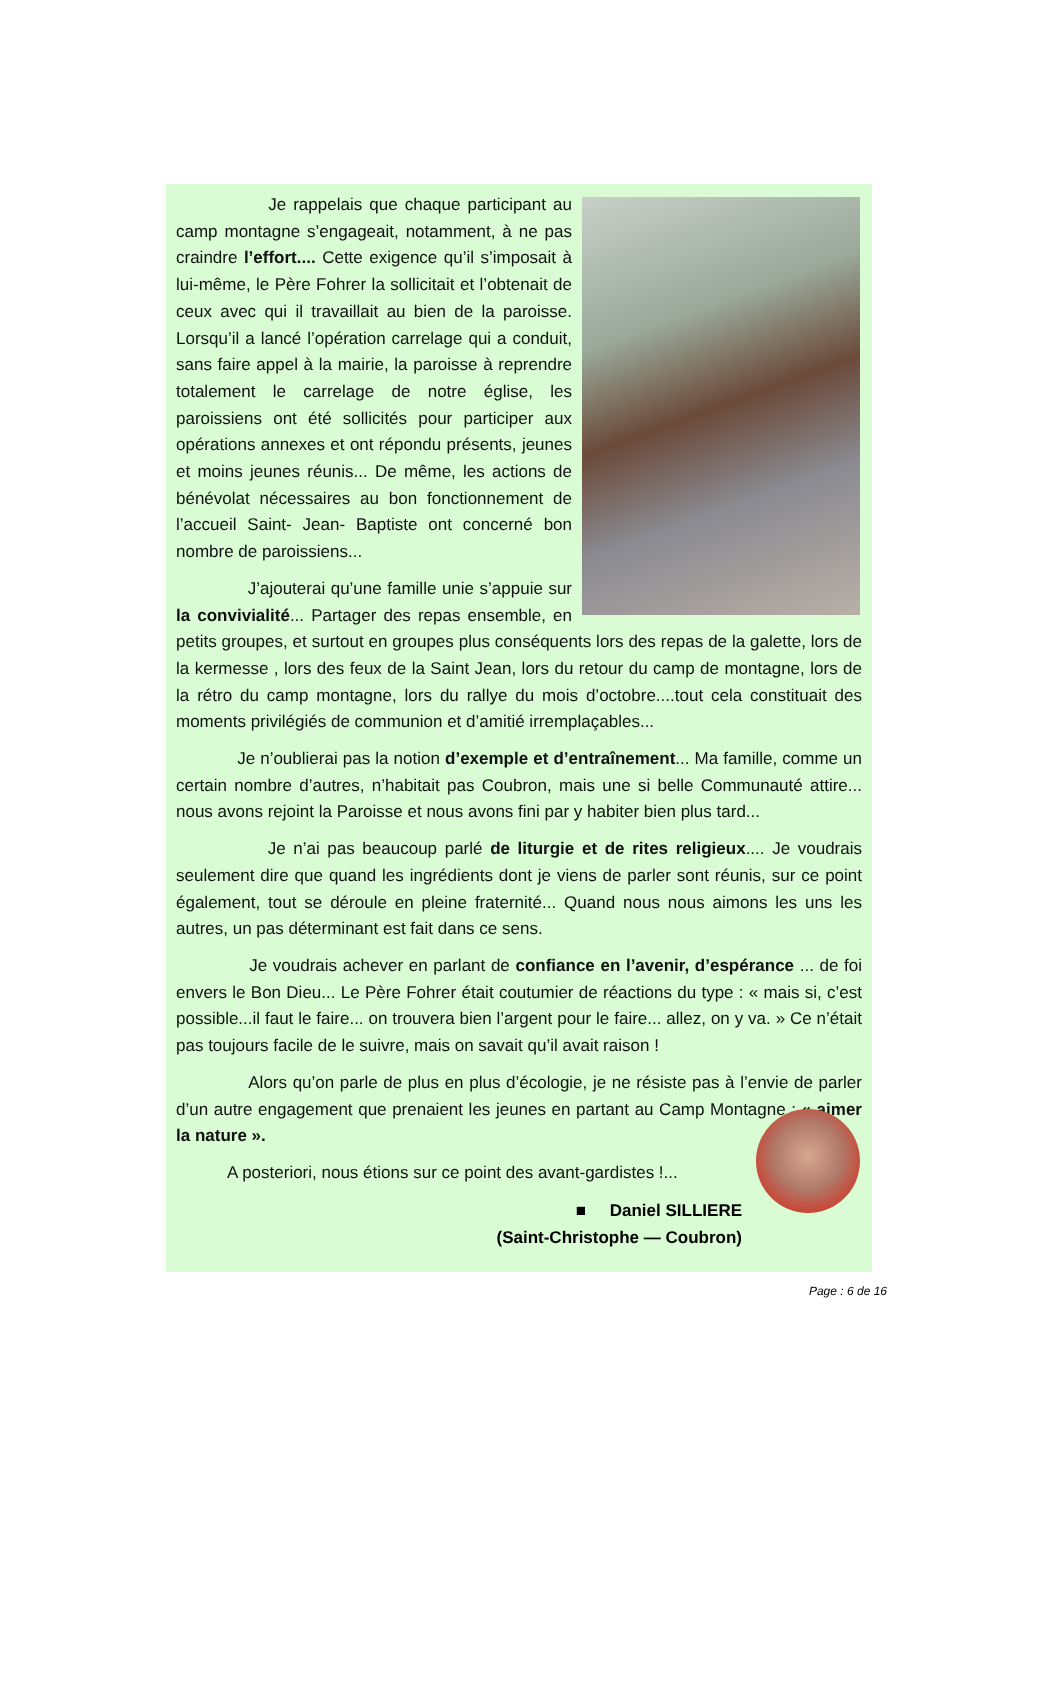Je rappelais que chaque participant au camp montagne s’engageait, notamment, à ne pas craindre l’effort.... Cette exigence qu’il s’imposait à lui-même, le Père Fohrer la sollicitait et l’obtenait de ceux avec qui il travaillait au bien de la paroisse. Lorsqu’il a lancé l’opération carrelage qui a conduit, sans faire appel à la mairie, la paroisse à reprendre totalement le carrelage de notre église, les paroissiens ont été sollicités pour participer aux opérations annexes et ont répondu présents, jeunes et moins jeunes réunis... De même, les actions de bénévolat nécessaires au bon fonctionnement de l’accueil Saint- Jean- Baptiste ont concerné bon nombre de paroissiens...
J’ajouterai qu’une famille unie s’appuie sur la convivialité... Partager des repas ensemble, en petits groupes, et surtout en groupes plus conséquents lors des repas de la galette, lors de la kermesse , lors des feux de la Saint Jean, lors du retour du camp de montagne, lors de la rétro du camp montagne, lors du rallye du mois d’octobre....tout cela constituait des moments privilégiés de communion et d’amitié irremplaçables...
Je n’oublierai pas la notion d’exemple et d’entraînement... Ma famille, comme un certain nombre d’autres, n’habitait pas Coubron, mais une si belle Communauté attire... nous avons rejoint la Paroisse et nous avons fini par y habiter bien plus tard...
Je n’ai pas beaucoup parlé de liturgie et de rites religieux.... Je voudrais seulement dire que quand les ingrédients dont je viens de parler sont réunis, sur ce point également, tout se déroule en pleine fraternité... Quand nous nous aimons les uns les autres, un pas déterminant est fait dans ce sens.
Je voudrais achever en parlant de confiance en l’avenir, d’espérance ... de foi envers le Bon Dieu... Le Père Fohrer était coutumier de réactions du type : « mais si, c’est possible...il faut le faire... on trouvera bien l’argent pour le faire... allez, on y va. » Ce n’était pas toujours facile de le suivre, mais on savait qu’il avait raison !
Alors qu’on parle de plus en plus d’écologie, je ne résiste pas à l’envie de parler d’un autre engagement que prenaient les jeunes en partant au Camp Montagne : « aimer la nature ».
A posteriori, nous étions sur ce point des avant-gardistes !...
■ Daniel SILLIERE
(Saint-Christophe — Coubron)
Page : 6 de 16